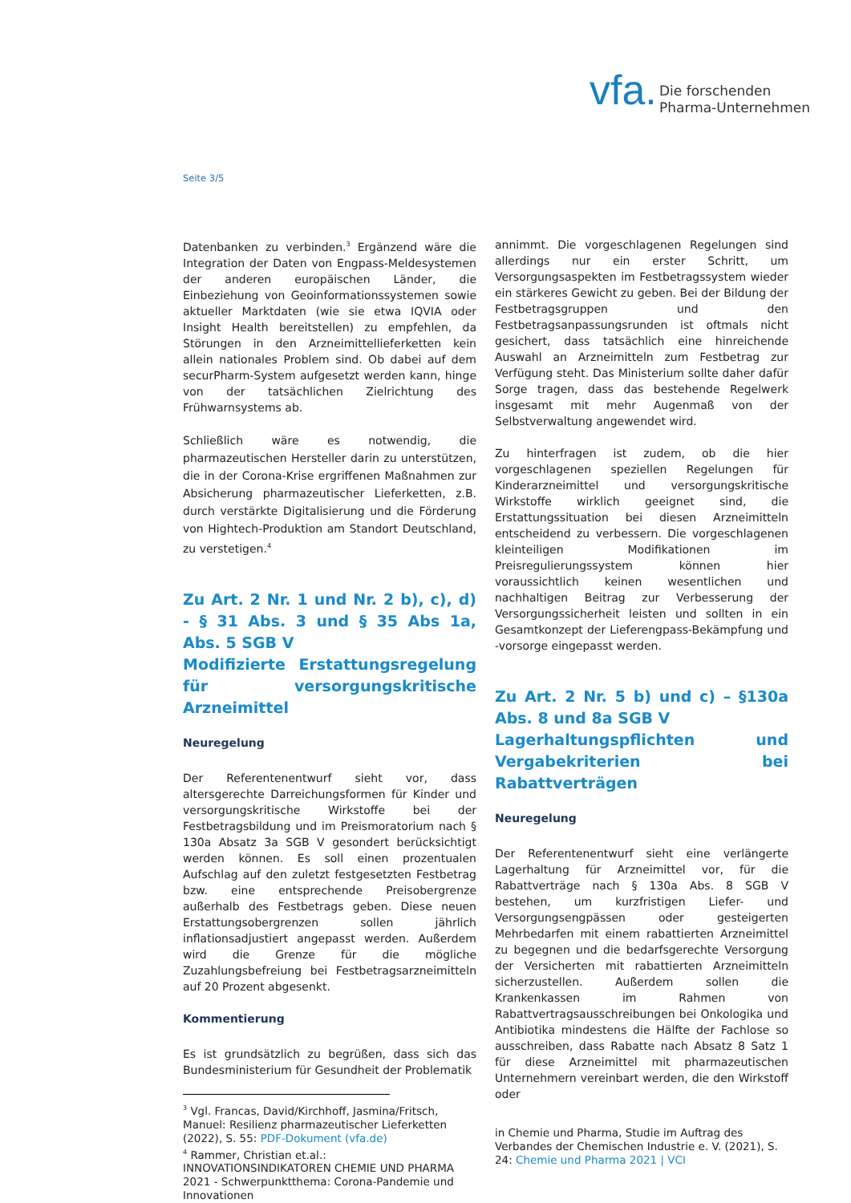vfa. Die forschenden
Pharma-Unternehmen
Seite 3/5
Datenbanken zu verbinden.<sup>3</sup> Ergänzend wäre die Integration der Daten von Engpass-Meldesystemen der anderen europäischen Länder, die Einbeziehung von Geoinformationssystemen sowie aktueller Marktdaten (wie sie etwa IQVIA oder Insight Health bereitstellen) zu empfehlen, da Störungen in den Arzneimittellieferketten kein allein nationales Problem sind. Ob dabei auf dem securPharm-System aufgesetzt werden kann, hinge von der tatsächlichen Zielrichtung des Frühwarnsystems ab.
Schließlich wäre es notwendig, die pharmazeutischen Hersteller darin zu unterstützen, die in der Corona-Krise ergriffenen Maßnahmen zur Absicherung pharmazeutischer Lieferketten, z.B. durch verstärkte Digitalisierung und die Förderung von Hightech-Produktion am Standort Deutschland, zu verstetigen.<sup>4</sup>
Zu Art. 2 Nr. 1 und Nr. 2 b), c), d) - § 31 Abs. 3 und § 35 Abs 1a, Abs. 5 SGB V
Modifizierte Erstattungsregelung für versorgungskritische Arzneimittel
Neuregelung
Der Referentenentwurf sieht vor, dass altersgerechte Darreichungsformen für Kinder und versorgungskritische Wirkstoffe bei der Festbetragsbildung und im Preismoratorium nach § 130a Absatz 3a SGB V gesondert berücksichtigt werden können. Es soll einen prozentualen Aufschlag auf den zuletzt festgesetzten Festbetrag bzw. eine entsprechende Preisobergrenze außerhalb des Festbetrags geben. Diese neuen Erstattungsobergrenzen sollen jährlich inflationsadjustiert angepasst werden. Außerdem wird die Grenze für die mögliche Zuzahlungsbefreiung bei Festbetragsarzneimitteln auf 20 Prozent abgesenkt.
Kommentierung
Es ist grundsätzlich zu begrüßen, dass sich das Bundesministerium für Gesundheit der Problematik
<sup>3</sup> Vgl. Francas, David/Kirchhoff, Jasmina/Fritsch, Manuel: Resilienz pharmazeutischer Lieferketten (2022), S. 55: PDF-Dokument (vfa.de)
<sup>4</sup> Rammer, Christian et.al.: INNOVATIONSINDIKATOREN CHEMIE UND PHARMA 2021 - Schwerpunktthema: Corona-Pandemie und Innovationen
annimmt. Die vorgeschlagenen Regelungen sind allerdings nur ein erster Schritt, um Versorgungsaspekten im Festbetragssystem wieder ein stärkeres Gewicht zu geben. Bei der Bildung der Festbetragsgruppen und den Festbetragsanpassungsrunden ist oftmals nicht gesichert, dass tatsächlich eine hinreichende Auswahl an Arzneimitteln zum Festbetrag zur Verfügung steht. Das Ministerium sollte daher dafür Sorge tragen, dass das bestehende Regelwerk insgesamt mit mehr Augenmaß von der Selbstverwaltung angewendet wird.
Zu hinterfragen ist zudem, ob die hier vorgeschlagenen speziellen Regelungen für Kinderarzneimittel und versorgungskritische Wirkstoffe wirklich geeignet sind, die Erstattungssituation bei diesen Arzneimitteln entscheidend zu verbessern. Die vorgeschlagenen kleinteiligen Modifikationen im Preisregulierungssystem können hier voraussichtlich keinen wesentlichen und nachhaltigen Beitrag zur Verbesserung der Versorgungssicherheit leisten und sollten in ein Gesamtkonzept der Lieferengpass-Bekämpfung und -vorsorge eingepasst werden.
Zu Art. 2 Nr. 5 b) und c) – §130a Abs. 8 und 8a SGB V
Lagerhaltungspflichten und Vergabekriterien bei Rabattverträgen
Neuregelung
Der Referentenentwurf sieht eine verlängerte Lagerhaltung für Arzneimittel vor, für die Rabattverträge nach § 130a Abs. 8 SGB V bestehen, um kurzfristigen Liefer- und Versorgungsengpässen oder gesteigerten Mehrbedarfen mit einem rabattierten Arzneimittel zu begegnen und die bedarfsgerechte Versorgung der Versicherten mit rabattierten Arzneimitteln sicherzustellen. Außerdem sollen die Krankenkassen im Rahmen von Rabattvertragsausschreibungen bei Onkologika und Antibiotika mindestens die Hälfte der Fachlose so ausschreiben, dass Rabatte nach Absatz 8 Satz 1 für diese Arzneimittel mit pharmazeutischen Unternehmern vereinbart werden, die den Wirkstoff oder
in Chemie und Pharma, Studie im Auftrag des Verbandes der Chemischen Industrie e. V. (2021), S. 24: Chemie und Pharma 2021 | VCI